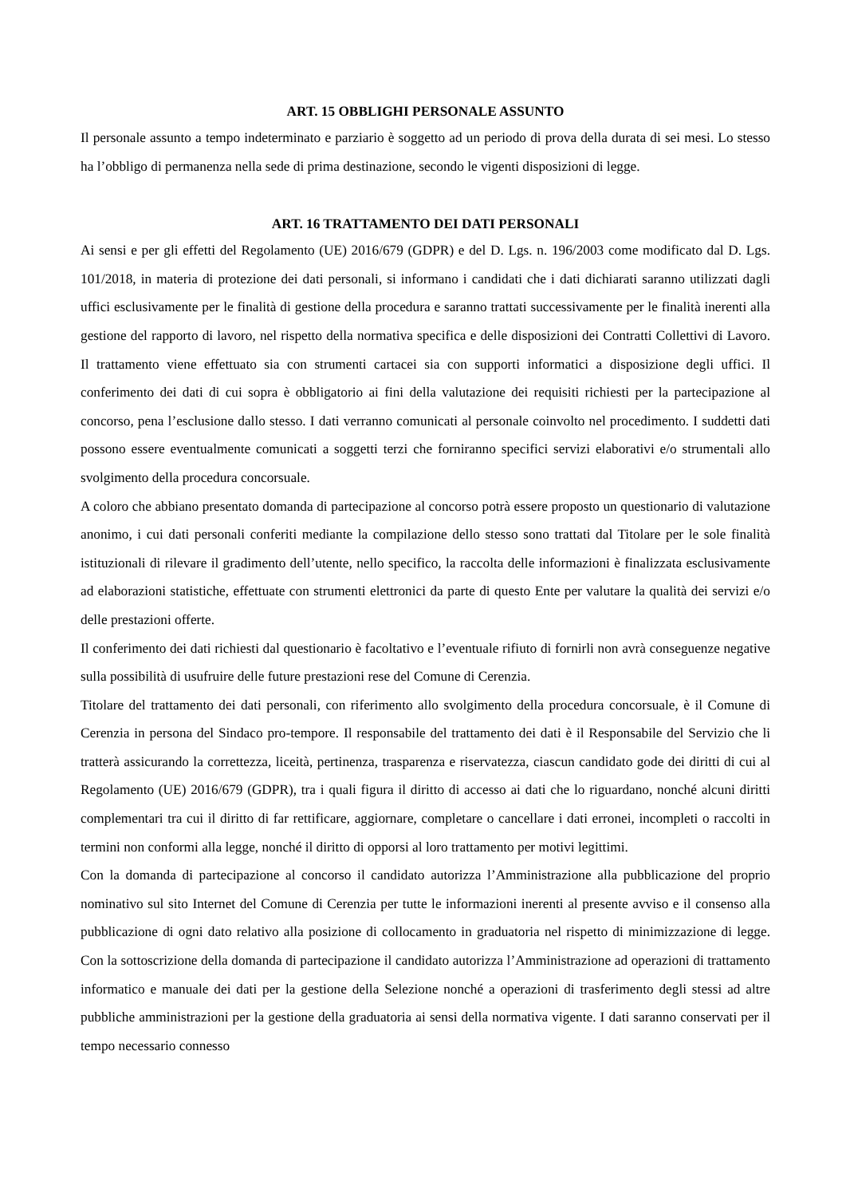ART. 15 OBBLIGHI PERSONALE ASSUNTO
Il personale assunto a tempo indeterminato e parziario è soggetto ad un periodo di prova della durata di sei mesi. Lo stesso ha l’obbligo di permanenza nella sede di prima destinazione, secondo le vigenti disposizioni di legge.
ART. 16 TRATTAMENTO DEI DATI PERSONALI
Ai sensi e per gli effetti del Regolamento (UE) 2016/679 (GDPR) e del D. Lgs. n. 196/2003 come modificato dal D. Lgs. 101/2018, in materia di protezione dei dati personali, si informano i candidati che i dati dichiarati saranno utilizzati dagli uffici esclusivamente per le finalità di gestione della procedura e saranno trattati successivamente per le finalità inerenti alla gestione del rapporto di lavoro, nel rispetto della normativa specifica e delle disposizioni dei Contratti Collettivi di Lavoro. Il trattamento viene effettuato sia con strumenti cartacei sia con supporti informatici a disposizione degli uffici. Il conferimento dei dati di cui sopra è obbligatorio ai fini della valutazione dei requisiti richiesti per la partecipazione al concorso, pena l’esclusione dallo stesso. I dati verranno comunicati al personale coinvolto nel procedimento. I suddetti dati possono essere eventualmente comunicati a soggetti terzi che forniranno specifici servizi elaborativi e/o strumentali allo svolgimento della procedura concorsuale.
A coloro che abbiano presentato domanda di partecipazione al concorso potrà essere proposto un questionario di valutazione anonimo, i cui dati personali conferiti mediante la compilazione dello stesso sono trattati dal Titolare per le sole finalità istituzionali di rilevare il gradimento dell’utente, nello specifico, la raccolta delle informazioni è finalizzata esclusivamente ad elaborazioni statistiche, effettuate con strumenti elettronici da parte di questo Ente per valutare la qualità dei servizi e/o delle prestazioni offerte.
Il conferimento dei dati richiesti dal questionario è facoltativo e l’eventuale rifiuto di fornirli non avrà conseguenze negative sulla possibilità di usufruire delle future prestazioni rese del Comune di Cerenzia.
Titolare del trattamento dei dati personali, con riferimento allo svolgimento della procedura concorsuale, è il Comune di Cerenzia in persona del Sindaco pro-tempore. Il responsabile del trattamento dei dati è il Responsabile del Servizio che li tratterà assicurando la correttezza, liceità, pertinenza, trasparenza e riservatezza, ciascun candidato gode dei diritti di cui al Regolamento (UE) 2016/679 (GDPR), tra i quali figura il diritto di accesso ai dati che lo riguardano, nonché alcuni diritti complementari tra cui il diritto di far rettificare, aggiornare, completare o cancellare i dati erronei, incompleti o raccolti in termini non conformi alla legge, nonché il diritto di opporsi al loro trattamento per motivi legittimi.
Con la domanda di partecipazione al concorso il candidato autorizza l’Amministrazione alla pubblicazione del proprio nominativo sul sito Internet del Comune di Cerenzia per tutte le informazioni inerenti al presente avviso e il consenso alla pubblicazione di ogni dato relativo alla posizione di collocamento in graduatoria nel rispetto di minimizzazione di legge. Con la sottoscrizione della domanda di partecipazione il candidato autorizza l’Amministrazione ad operazioni di trattamento informatico e manuale dei dati per la gestione della Selezione nonché a operazioni di trasferimento degli stessi ad altre pubbliche amministrazioni per la gestione della graduatoria ai sensi della normativa vigente. I dati saranno conservati per il tempo necessario connesso